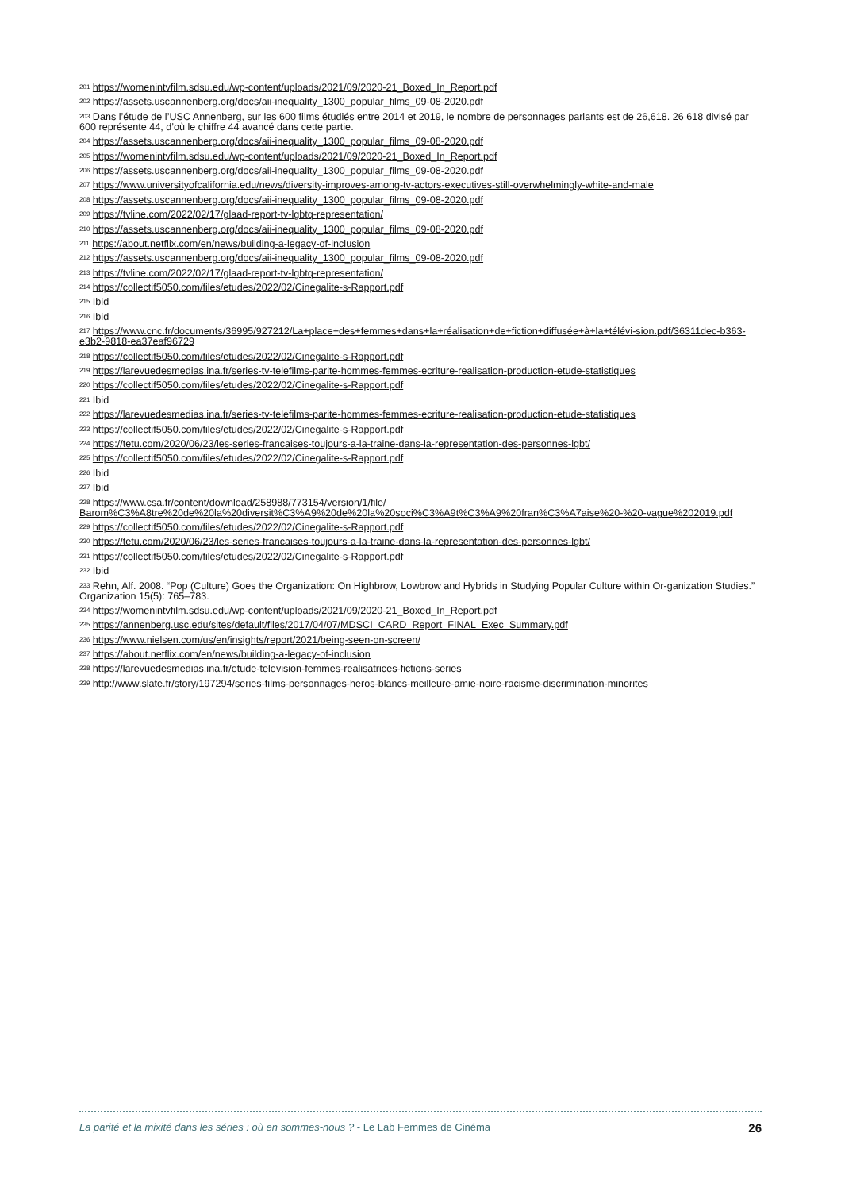<sup>201</sup> https://womenintvfilm.sdsu.edu/wp-content/uploads/2021/09/2020-21_Boxed_In_Report.pdf
<sup>202</sup> https://assets.uscannenberg.org/docs/aii-inequality_1300_popular_films_09-08-2020.pdf
<sup>203</sup> Dans l’étude de l’USC Annenberg, sur les 600 films étudiés entre 2014 et 2019, le nombre de personnages parlants est de 26,618. 26 618 divisé par 600 représente 44, d’où le chiffre 44 avancé dans cette partie.
<sup>204</sup> https://assets.uscannenberg.org/docs/aii-inequality_1300_popular_films_09-08-2020.pdf
<sup>205</sup> https://womenintvfilm.sdsu.edu/wp-content/uploads/2021/09/2020-21_Boxed_In_Report.pdf
<sup>206</sup> https://assets.uscannenberg.org/docs/aii-inequality_1300_popular_films_09-08-2020.pdf
<sup>207</sup> https://www.universityofcalifornia.edu/news/diversity-improves-among-tv-actors-executives-still-overwhelmingly-white-and-male
<sup>208</sup> https://assets.uscannenberg.org/docs/aii-inequality_1300_popular_films_09-08-2020.pdf
<sup>209</sup> https://tvline.com/2022/02/17/glaad-report-tv-lgbtq-representation/
<sup>210</sup> https://assets.uscannenberg.org/docs/aii-inequality_1300_popular_films_09-08-2020.pdf
<sup>211</sup> https://about.netflix.com/en/news/building-a-legacy-of-inclusion
<sup>212</sup> https://assets.uscannenberg.org/docs/aii-inequality_1300_popular_films_09-08-2020.pdf
<sup>213</sup> https://tvline.com/2022/02/17/glaad-report-tv-lgbtq-representation/
<sup>214</sup> https://collectif5050.com/files/etudes/2022/02/Cinegalite-s-Rapport.pdf
<sup>215</sup> Ibid
<sup>216</sup> Ibid
<sup>217</sup> https://www.cnc.fr/documents/36995/927212/La+place+des+femmes+dans+la+réalisation+de+fiction+diffusée+à+la+télévi-sion.pdf/36311dec-b363-e3b2-9818-ea37eaf96729
<sup>218</sup> https://collectif5050.com/files/etudes/2022/02/Cinegalite-s-Rapport.pdf
<sup>219</sup> https://larevuedesmedias.ina.fr/series-tv-telefilms-parite-hommes-femmes-ecriture-realisation-production-etude-statistiques
<sup>220</sup> https://collectif5050.com/files/etudes/2022/02/Cinegalite-s-Rapport.pdf
<sup>221</sup> Ibid
<sup>222</sup> https://larevuedesmedias.ina.fr/series-tv-telefilms-parite-hommes-femmes-ecriture-realisation-production-etude-statistiques
<sup>223</sup> https://collectif5050.com/files/etudes/2022/02/Cinegalite-s-Rapport.pdf
<sup>224</sup> https://tetu.com/2020/06/23/les-series-francaises-toujours-a-la-traine-dans-la-representation-des-personnes-lgbt/
<sup>225</sup> https://collectif5050.com/files/etudes/2022/02/Cinegalite-s-Rapport.pdf
<sup>226</sup> Ibid
<sup>227</sup> Ibid
<sup>228</sup> https://www.csa.fr/content/download/258988/773154/version/1/file/ Barom%C3%A8tre%20de%20la%20diversit%C3%A9%20de%20la%20soci%C3%A9t%C3%A9%20fran%C3%A7aise%20-%20-vague%202019.pdf
<sup>229</sup> https://collectif5050.com/files/etudes/2022/02/Cinegalite-s-Rapport.pdf
<sup>230</sup> https://tetu.com/2020/06/23/les-series-francaises-toujours-a-la-traine-dans-la-representation-des-personnes-lgbt/
<sup>231</sup> https://collectif5050.com/files/etudes/2022/02/Cinegalite-s-Rapport.pdf
<sup>232</sup> Ibid
<sup>233</sup> Rehn, Alf. 2008. “Pop (Culture) Goes the Organization: On Highbrow, Lowbrow and Hybrids in Studying Popular Culture within Or-ganization Studies.” Organization 15(5): 765–783.
<sup>234</sup> https://womenintvfilm.sdsu.edu/wp-content/uploads/2021/09/2020-21_Boxed_In_Report.pdf
<sup>235</sup> https://annenberg.usc.edu/sites/default/files/2017/04/07/MDSCI_CARD_Report_FINAL_Exec_Summary.pdf
<sup>236</sup> https://www.nielsen.com/us/en/insights/report/2021/being-seen-on-screen/
<sup>237</sup> https://about.netflix.com/en/news/building-a-legacy-of-inclusion
<sup>238</sup> https://larevuedesmedias.ina.fr/etude-television-femmes-realisatrices-fictions-series
<sup>239</sup> http://www.slate.fr/story/197294/series-films-personnages-heros-blancs-meilleure-amie-noire-racisme-discrimination-minorites
La parité et la mixité dans les séries : où en sommes-nous ? - Le Lab Femmes de Cinéma 26